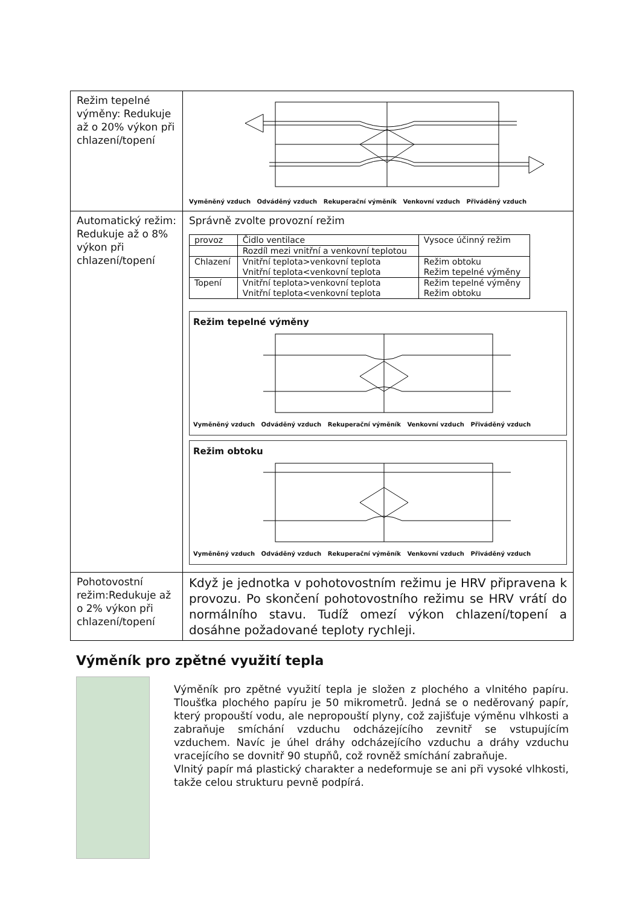| Režim tepelné výměny: Redukuje až o 20% výkon při chlazení/topení | Vyměněný vzduch Odváděný vzduch Rekuperační výměník Venkovní vzduch Přiváděný vzduch |
| Automatický režim: Redukuje až o 8% výkon při chlazení/topení | Správně zvolte provozní režim / provoz / Čidlo ventilace / Vysoce účinný režim / / / Rozdíl mezi vnitřní a venkovní teplotou / / / Chlazení / Vnitřní teplota>venkovní teplota Vnitřní teplota<venkovní teplota / Režim obtoku Režim tepelné výměny / / Topení / Vnitřní teplota>venkovní teplota Vnitřní teplota<venkovní teplota / Režim tepelné výměny Režim obtoku / Režim tepelné výměny Vyměněný vzduch Odváděný vzduch Rekuperační výměník Venkovní vzduch Přiváděný vzduch Režim obtoku Vyměněný vzduch Odváděný vzduch Rekuperační výměník Venkovní vzduch Přiváděný vzduch |
| Pohotovostní režim:Redukuje až o 2% výkon při chlazení/topení | Když je jednotka v pohotovostním režimu je HRV připravena k provozu. Po skončení pohotovostního režimu se HRV vrátí do normálního stavu. Tudíž omezí výkon chlazení/topení a dosáhne požadované teploty rychleji. |
Výměník pro zpětné využití tepla
Výměník pro zpětné využití tepla je složen z plochého a vlnitého papíru. Tloušťka plochého papíru je 50 mikrometrů. Jedná se o neděrovaný papír, který propouští vodu, ale nepropouští plyny, což zajišťuje výměnu vlhkosti a zabraňuje smíchání vzduchu odcházejícího zevnitř se vstupujícím vzduchem. Navíc je úhel dráhy odcházejícího vzduchu a dráhy vzduchu vracejícího se dovnitř 90 stupňů, což rovněž smíchání zabraňuje.
Vlnitý papír má plastický charakter a nedeformuje se ani při vysoké vlhkosti, takže celou strukturu pevně podpírá.